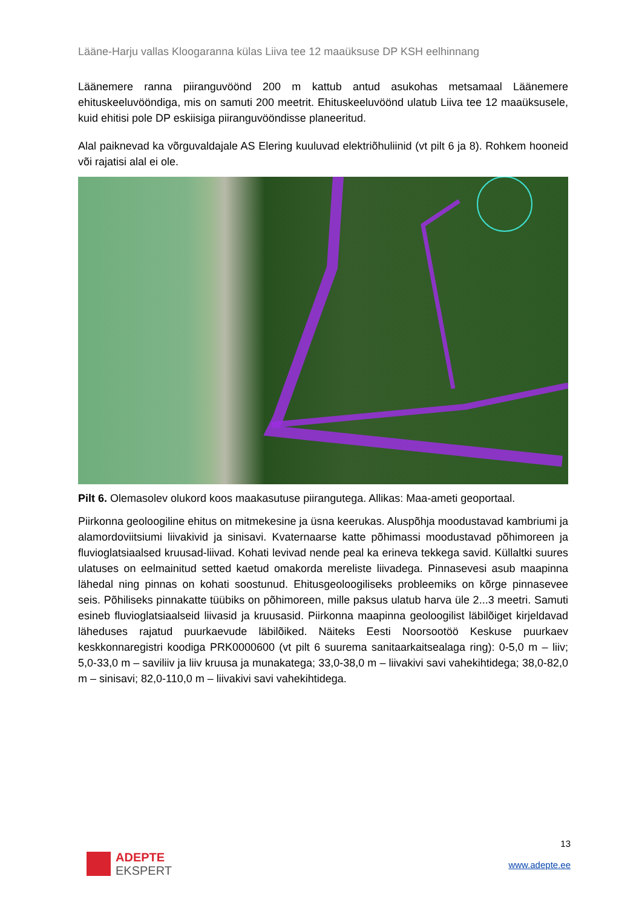Lääne-Harju vallas Kloogaranna külas Liiva tee 12 maaüksuse DP KSH eelhinnang
Läänemere ranna piiranguvöönd 200 m kattub antud asukohas metsamaal Läänemere ehituskeeluvööndiga, mis on samuti 200 meetrit. Ehituskeeluvöönd ulatub Liiva tee 12 maaüksusele, kuid ehitisi pole DP eskiisiga piiranguvööndisse planeeritud.
Alal paiknevad ka võrguvaldajale AS Elering kuuluvad elektriõhuliinid (vt pilt 6 ja 8). Rohkem hooneid või rajatisi alal ei ole.
Pilt 6. Olemasolev olukord koos maakasutuse piirangutega. Allikas: Maa-ameti geoportaal.
Piirkonna geoloogiline ehitus on mitmekesine ja üsna keerukas. Aluspõhja moodustavad kambriumi ja alamordoviitsiumi liivakivid ja sinisavi. Kvaternaarse katte põhimassi moodustavad põhimoreen ja fluvioglatsiaalsed kruusad-liivad. Kohati levivad nende peal ka erineva tekkega savid. Küllaltki suures ulatuses on eelmainitud setted kaetud omakorda mereliste liivadega. Pinnasevesi asub maapinna lähedal ning pinnas on kohati soostunud. Ehitusgeoloogiliseks probleemiks on kõrge pinnasevee seis. Põhiliseks pinnakatte tüübiks on põhimoreen, mille paksus ulatub harva üle 2...3 meetri. Samuti esineb fluvioglatsiaalseid liivasid ja kruusasid. Piirkonna maapinna geoloogilist läbilõiget kirjeldavad läheduses rajatud puurkaevude läbilõiked. Näiteks Eesti Noorsootöö Keskuse puurkaev keskkonnaregistri koodiga PRK0000600 (vt pilt 6 suurema sanitaarkaitsealaga ring): 0-5,0 m – liiv; 5,0-33,0 m – saviliiv ja liiv kruusa ja munakatega; 33,0-38,0 m – liivakivi savi vahekihtidega; 38,0-82,0 m – sinisavi; 82,0-110,0 m – liivakivi savi vahekihtidega.
ADEPTE
EKSPERT
13
www.adepte.ee